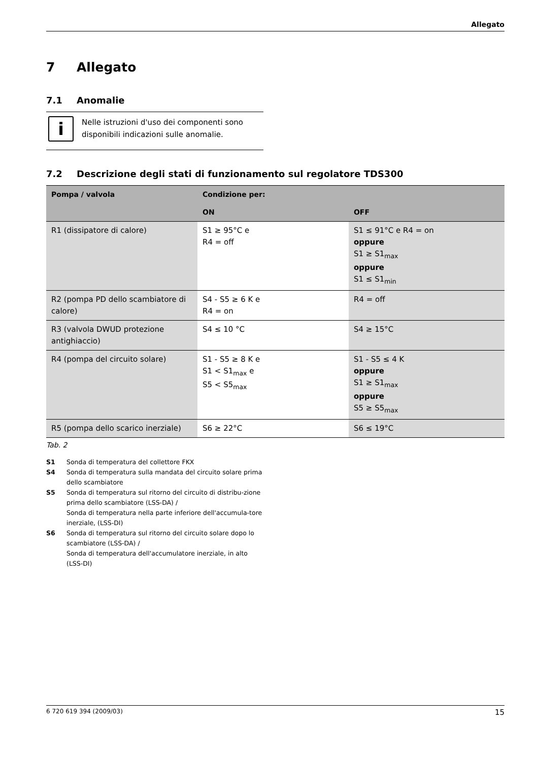Allegato
7 Allegato
7.1 Anomalie
i
Nelle istruzioni d'uso dei componenti sono disponibili indicazioni sulle anomalie.
7.2 Descrizione degli stati di funzionamento sul regolatore TDS300
| Pompa / valvola | Condizione per: | |
| --- | --- | --- |
| | ON | OFF |
| R1 (dissipatore di calore) | S1 ≥ 95°C e R4 = off | S1 ≤ 91°C e R4 = on oppure S1 ≥ S1<sub>max</sub> oppure S1 ≤ S1<sub>min</sub> |
| R2 (pompa PD dello scambiatore di calore) | S4 - S5 ≥ 6 K e R4 = on | R4 = off |
| R3 (valvola DWUD protezione antighiaccio) | S4 ≤ 10 °C | S4 ≥ 15°C |
| R4 (pompa del circuito solare) | S1 - S5 ≥ 8 K e S1 < S1<sub>max</sub> e S5 < S5<sub>max</sub> | S1 - S5 ≤ 4 K oppure S1 ≥ S1<sub>max</sub> oppure S5 ≥ S5<sub>max</sub> |
| R5 (pompa dello scarico inerziale) | S6 ≥ 22°C | S6 ≤ 19°C |
Tab. 2
S1 Sonda di temperatura del collettore FKX
S4 Sonda di temperatura sulla mandata del circuito solare prima dello scambiatore
S5 Sonda di temperatura sul ritorno del circuito di distribu-zione prima dello scambiatore (LSS-DA) /
Sonda di temperatura nella parte inferiore dell'accumula-tore inerziale, (LSS-DI)
S6 Sonda di temperatura sul ritorno del circuito solare dopo lo scambiatore (LSS-DA) /
Sonda di temperatura dell'accumulatore inerziale, in alto (LSS-DI)
6 720 619 394 (2009/03) 15